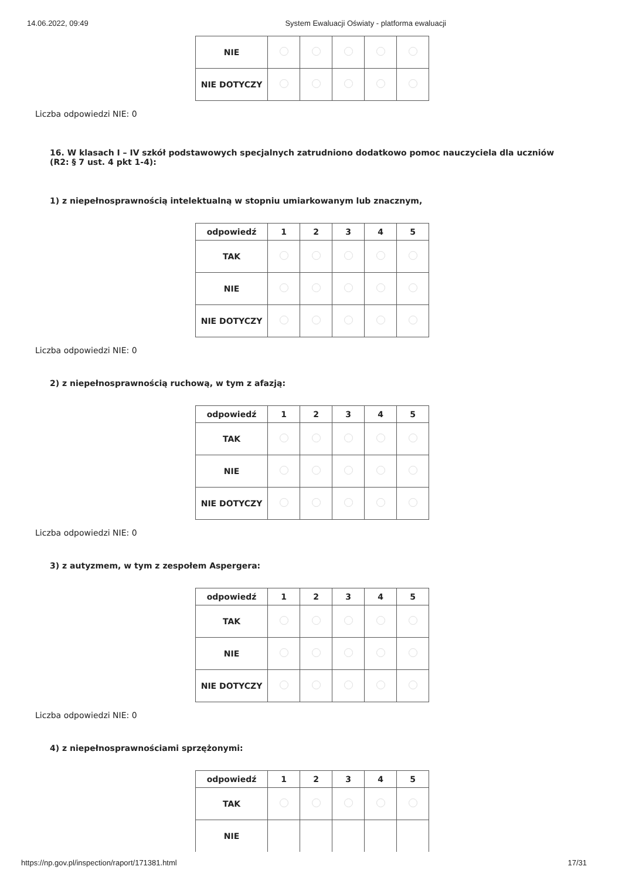14.06.2022, 09:49 System Ewaluacji Oświaty - platforma ewaluacji
| NIE | | | | | |
| NIE DOTYCZY | | | | | |
Liczba odpowiedzi NIE: 0
16. W klasach I – IV szkół podstawowych specjalnych zatrudniono dodatkowo pomoc nauczyciela dla uczniów (R2: § 7 ust. 4 pkt 1-4):
1) z niepełnosprawnością intelektualną w stopniu umiarkowanym lub znacznym,
| odpowiedź | 1 | 2 | 3 | 4 | 5 |
| --- | --- | --- | --- | --- | --- |
| TAK | | | | | |
| NIE | | | | | |
| NIE DOTYCZY | | | | | |
Liczba odpowiedzi NIE: 0
2) z niepełnosprawnością ruchową, w tym z afazją:
| odpowiedź | 1 | 2 | 3 | 4 | 5 |
| --- | --- | --- | --- | --- | --- |
| TAK | | | | | |
| NIE | | | | | |
| NIE DOTYCZY | | | | | |
Liczba odpowiedzi NIE: 0
3) z autyzmem, w tym z zespołem Aspergera:
| odpowiedź | 1 | 2 | 3 | 4 | 5 |
| --- | --- | --- | --- | --- | --- |
| TAK | | | | | |
| NIE | | | | | |
| NIE DOTYCZY | | | | | |
Liczba odpowiedzi NIE: 0
4) z niepełnosprawnościami sprzężonymi:
| odpowiedź | 1 | 2 | 3 | 4 | 5 |
| --- | --- | --- | --- | --- | --- |
| TAK | | | | | |
| NIE | | | | | |
https://np.gov.pl/inspection/raport/171381.html 17/31